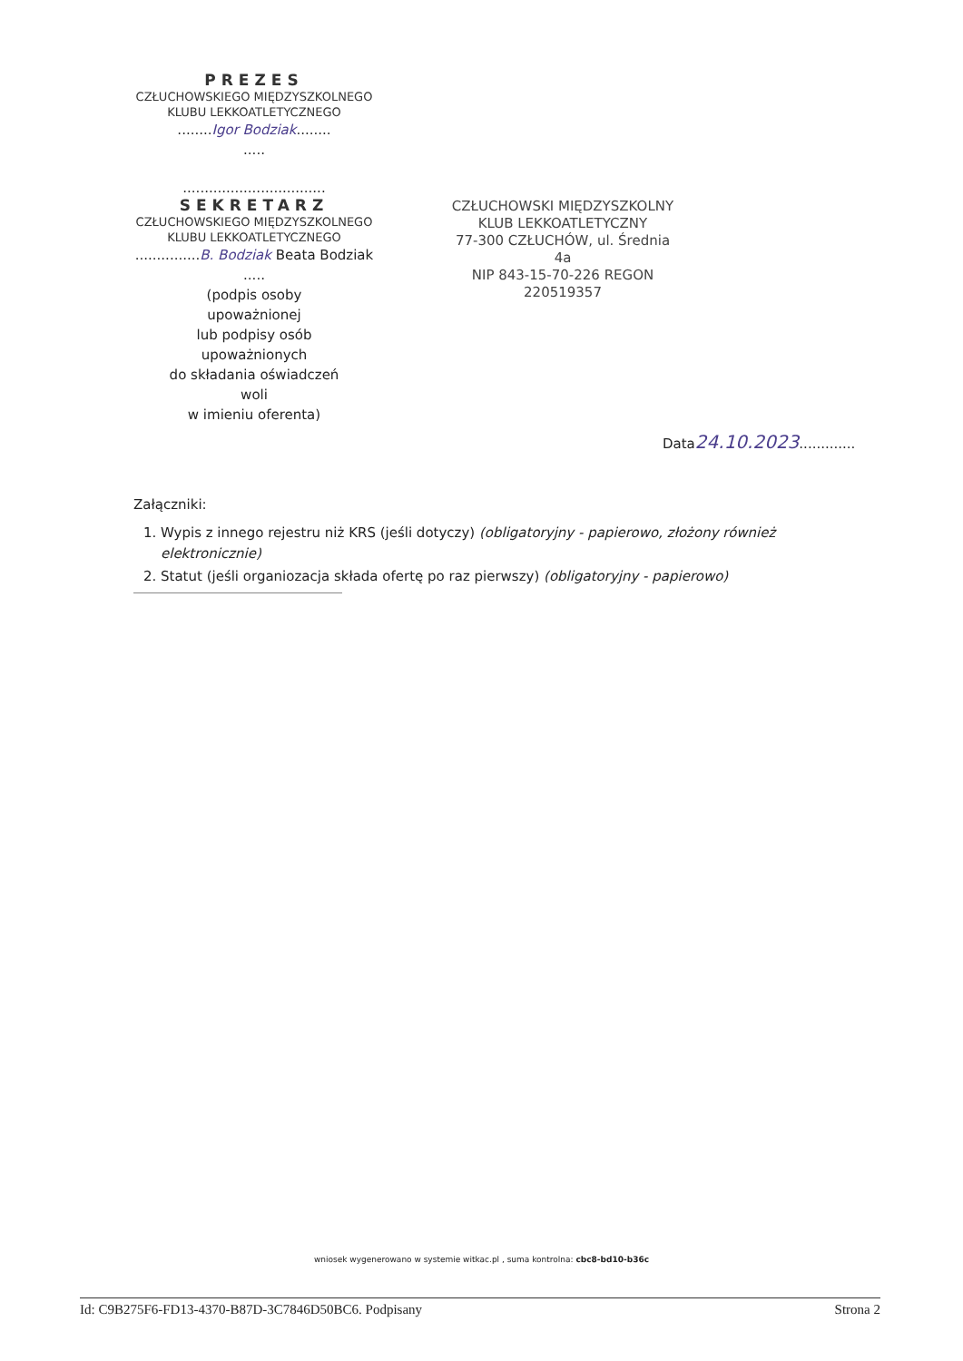PREZES
CZŁUCHOWSKIEGO MIĘDZYSZKOLNEGO
KLUBU LEKKOATLETYCZNEGO
........Igor Bodziak........
.....
.................................
SEKRETARZ
CZŁUCHOWSKIEGO MIĘDZYSZKOLNEGO
KLUBU LEKKOATLETYCZNEGO
...............B. Bodziak Beata Bodziak
.....
(podpis osoby
upoważnionej
lub podpisy osób
upoważnionych
do składania oświadczeń
woli
w imieniu oferenta)
CZŁUCHOWSKI MIĘDZYSZKOLNY
KLUB LEKKOATLETYCZNY
77-300 CZŁUCHÓW, ul. Średnia 4a
NIP 843-15-70-226 REGON 220519357
Data24.10.2023.............
Załączniki:
1. Wypis z innego rejestru niż KRS (jeśli dotyczy) (obligatoryjny - papierowo, złożony również elektronicznie)
2. Statut (jeśli organiozacja składa ofertę po raz pierwszy) (obligatoryjny - papierowo)
wniosek wygenerowano w systemie witkac.pl , suma kontrolna: cbc8-bd10-b36c
Id: C9B275F6-FD13-4370-B87D-3C7846D50BC6. Podpisany Strona 2